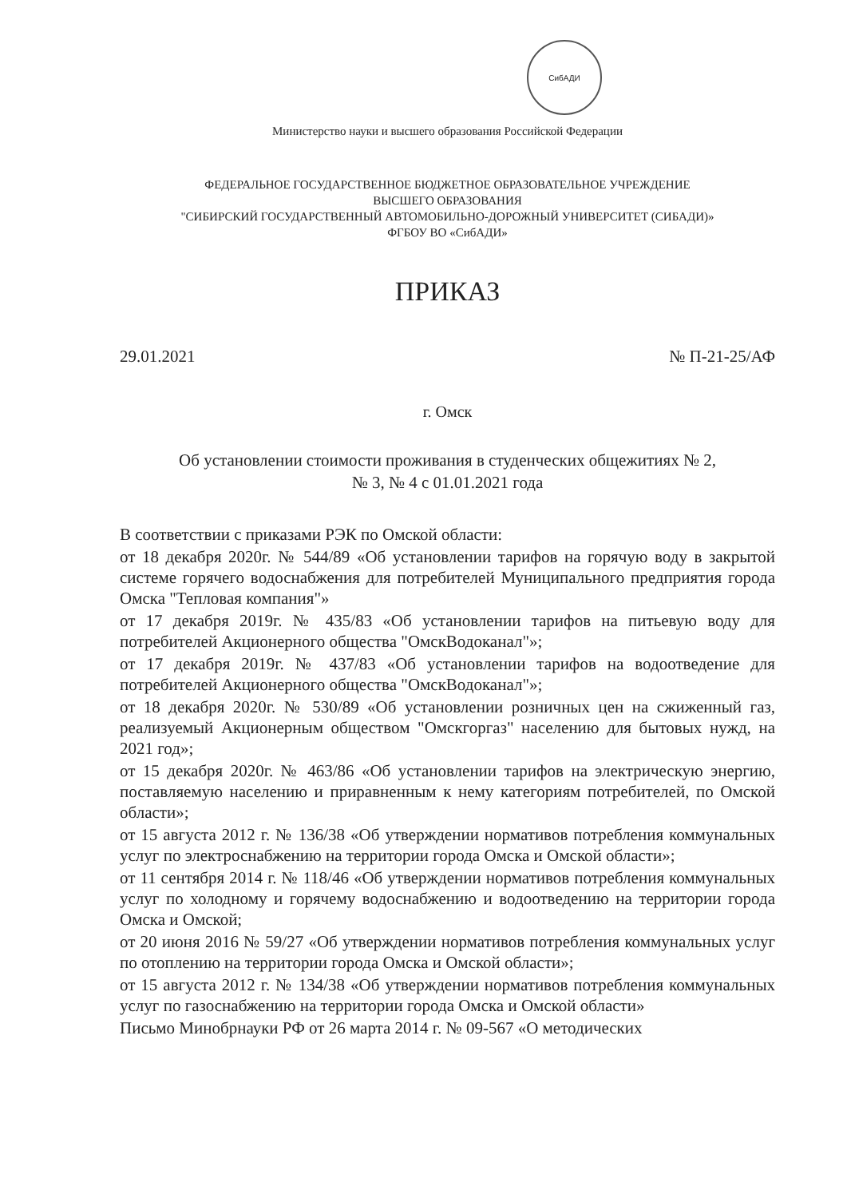СибАДИ
Министерство науки и высшего образования Российской Федерации
ФЕДЕРАЛЬНОЕ ГОСУДАРСТВЕННОЕ БЮДЖЕТНОЕ ОБРАЗОВАТЕЛЬНОЕ УЧРЕЖДЕНИЕ
ВЫСШЕГО ОБРАЗОВАНИЯ
"СИБИРСКИЙ ГОСУДАРСТВЕННЫЙ АВТОМОБИЛЬНО-ДОРОЖНЫЙ УНИВЕРСИТЕТ (СИБАДИ)»
ФГБОУ ВО «СибАДИ»
ПРИКАЗ
29.01.2021 № П-21-25/АФ
г. Омск
Об установлении стоимости проживания в студенческих общежитиях № 2,
№ 3, № 4 с 01.01.2021 года
В соответствии с приказами РЭК по Омской области:
от 18 декабря 2020г. № 544/89 «Об установлении тарифов на горячую воду в закрытой системе горячего водоснабжения для потребителей Муниципального предприятия города Омска "Тепловая компания"»
от 17 декабря 2019г. № 435/83 «Об установлении тарифов на питьевую воду для потребителей Акционерного общества "ОмскВодоканал"»;
от 17 декабря 2019г. № 437/83 «Об установлении тарифов на водоотведение для потребителей Акционерного общества "ОмскВодоканал"»;
от 18 декабря 2020г. № 530/89 «Об установлении розничных цен на сжиженный газ, реализуемый Акционерным обществом "Омскгоргаз" населению для бытовых нужд, на 2021 год»;
от 15 декабря 2020г. № 463/86 «Об установлении тарифов на электрическую энергию, поставляемую населению и приравненным к нему категориям потребителей, по Омской области»;
от 15 августа 2012 г. № 136/38 «Об утверждении нормативов потребления коммунальных услуг по электроснабжению на территории города Омска и Омской области»;
от 11 сентября 2014 г. № 118/46 «Об утверждении нормативов потребления коммунальных услуг по холодному и горячему водоснабжению и водоотведению на территории города Омска и Омской;
от 20 июня 2016 № 59/27 «Об утверждении нормативов потребления коммунальных услуг по отоплению на территории города Омска и Омской области»;
от 15 августа 2012 г. № 134/38 «Об утверждении нормативов потребления коммунальных услуг по газоснабжению на территории города Омска и Омской области»
Письмо Минобрнауки РФ от 26 марта 2014 г. № 09-567 «О методических